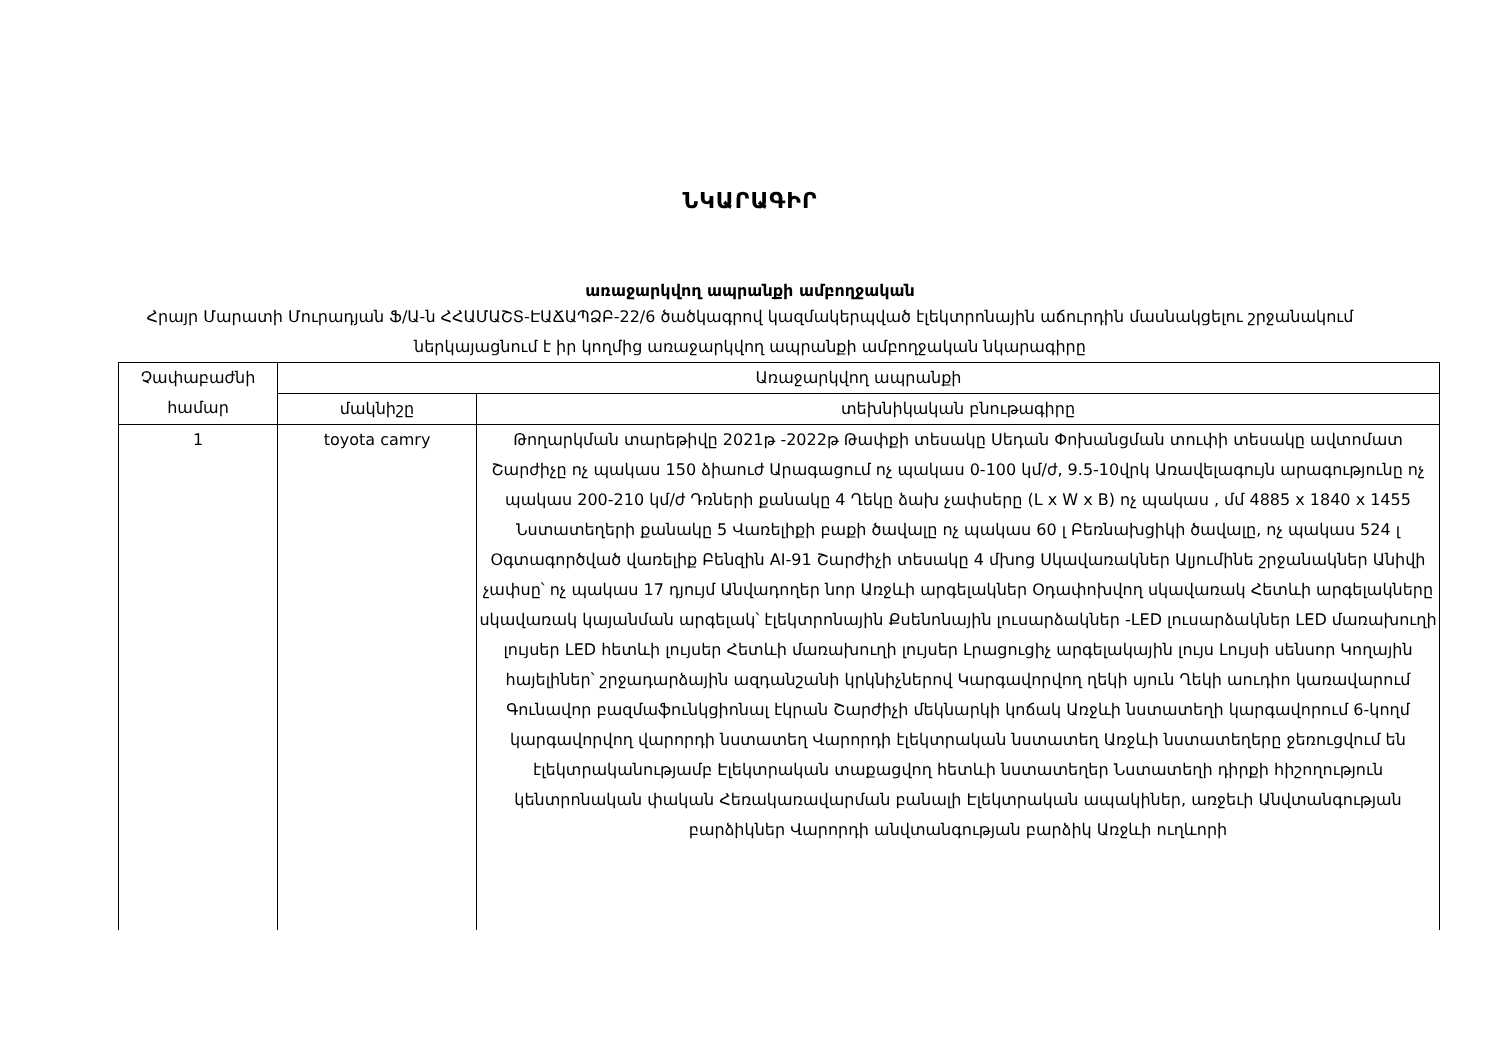ՆԿԱՐԱԳԻՐ
առաջարկվող ապրանքի ամբողջական
Հրայր Մարատի Մուրադյան Ֆ/Ա-ն ՀՀԱՄԱՇՏ-ԷԱՃԱՊՁԲ-22/6 ծածկագրով կազմակերպված էլեկտրոնային աճուրդին մասնակցելու շրջանակում ներկայացնում է իր կողմից առաջարկվող ապրանքի ամբողջական նկարագիրը
| Չափաբաժնի համար | Առաջարկվող ապրանքի | |
| --- | --- | --- |
| | մակնիշը | տեխնիկական բնութագիրը |
| 1 | toyota camry | Թողարկման տարեթիվը 2021թ -2022թ Թափքի տեսակը Սեդան Փոխանցման տուփի տեսակը ավտոմատ Շարժիչը ոչ պակաս 150 ձիաուժ Արագացում ոչ պակաս 0-100 կմ/ժ, 9.5-10վրկ Առավելագույն արագությունը ոչ պակաս 200-210 կմ/ժ Դռների քանակը 4 Ղեկը ձախ չափսերը (L x W x B) ոչ պակաս , մմ 4885 x 1840 x 1455 Նստատեղերի քանակը 5 Վառելիքի բաքի ծավալը ոչ պակաս 60 լ Բեռնախցիկի ծավալը, ոչ պակաս 524 լ Օգտագործված վառելիք Բենզին AI-91 Շարժիչի տեսակը 4 մխոց Սկավառակներ Ալյումինե շրջանակներ Անիվի չափսը՝ ոչ պակաս 17 դյույմ Անվադողեր նոր Առջևի արգելակներ Օդափոխվող սկավառակ Հետևի արգելակները սկավառակ կայանման արգելակ՝ էլեկտրոնային Քսենոնային լուսարձակներ -LED լուսարձակներ LED մառախուղի լույսեր LED հետևի լույսեր Հետևի մառախուղի լույսեր Լրացուցիչ արգելակային լույս Լույսի սենսոր Կողային հայելիներ՝ շրջադարձային ազդանշանի կրկնիչներով Կարգավորվող ղեկի սյուն Ղեկի աուդիո կառավարում Գունավոր բազմաֆունկցիոնալ էկրան Շարժիչի մեկնարկի կոճակ Առջևի նստատեղի կարգավորում 6-կողմ կարգավորվող վարորդի նստատեղ Վարորդի էլեկտրական նստատեղ Առջևի նստատեղերը ջեռուցվում են էլեկտրականությամբ Էլեկտրական տաքացվող հետևի նստատեղեր Նստատեղի դիրքի հիշողություն կենտրոնական փական Հեռակառավարման բանալի Էլեկտրական ապակիներ, առջեւի Անվտանգության բարձիկներ Վարորդի անվտանգության բարձիկ Առջևի ուղևորի |